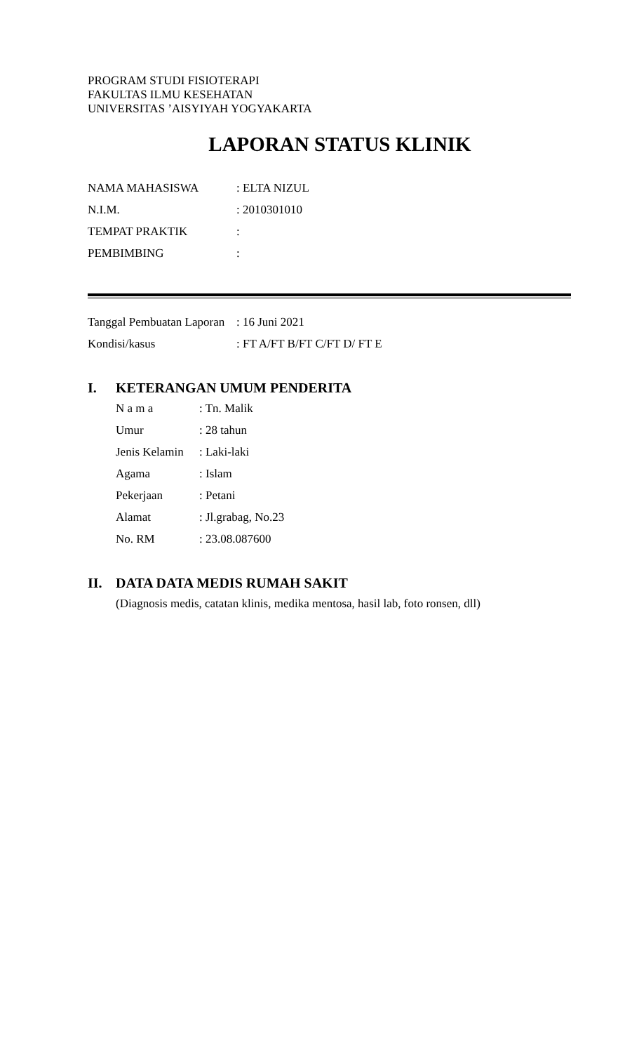PROGRAM STUDI FISIOTERAPI
FAKULTAS ILMU KESEHATAN
UNIVERSITAS ’AISYIYAH YOGYAKARTA
LAPORAN STATUS KLINIK
| NAMA MAHASISWA | : ELTA NIZUL |
| N.I.M. | : 2010301010 |
| TEMPAT PRAKTIK | : |
| PEMBIMBING | : |
| Tanggal Pembuatan Laporan | : 16 Juni 2021 |
| Kondisi/kasus | : FT A/FT B/FT C/FT D/ FT E |
I. KETERANGAN UMUM PENDERITA
| N a m a | : Tn. Malik |
| Umur | : 28 tahun |
| Jenis Kelamin | : Laki-laki |
| Agama | : Islam |
| Pekerjaan | : Petani |
| Alamat | : Jl.grabag, No.23 |
| No. RM | : 23.08.087600 |
II. DATA DATA MEDIS RUMAH SAKIT
(Diagnosis medis, catatan klinis, medika mentosa, hasil lab, foto ronsen, dll)